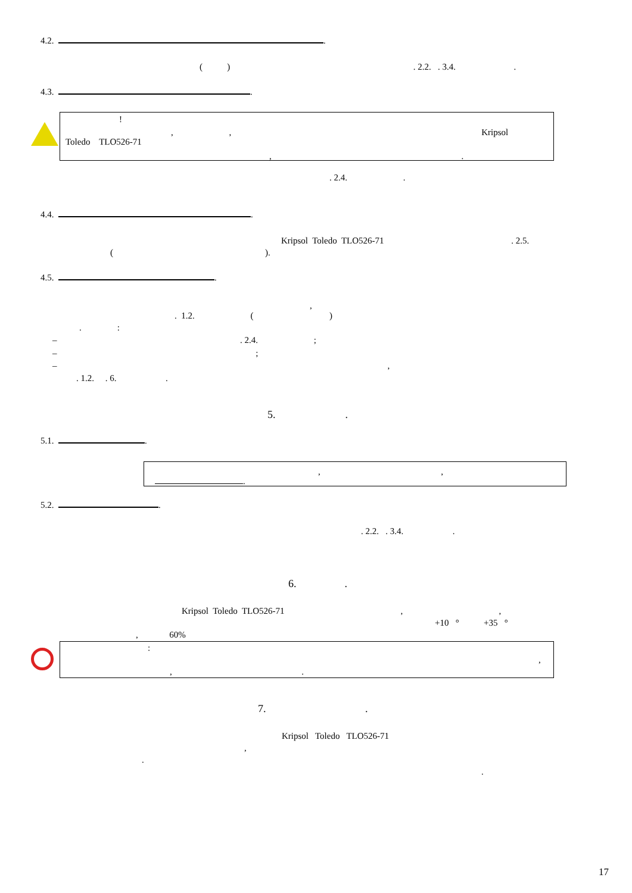4.2. .
( ) . 2.2. . 3.4. .
4.3. .
!
, , Kripsol
Toledo TLO526-71
, .
. 2.4. .
4.4. .
Kripsol Toledo TLO526-71 . 2.5.
( ).
4.5. .
,
. 1.2. ( )
. :
– . 2.4. ;
– ;
– ,
. 1.2. . 6. .
5. .
5.1. .
, ,
.
5.2. .
. 2.2. . 3.4. .
6. .
Kripsol Toledo TLO526-71 , ,
+10 ° +35 °
, 60%
:
,
, .
7. .
Kripsol Toledo TLO526-71
,
.
.
17